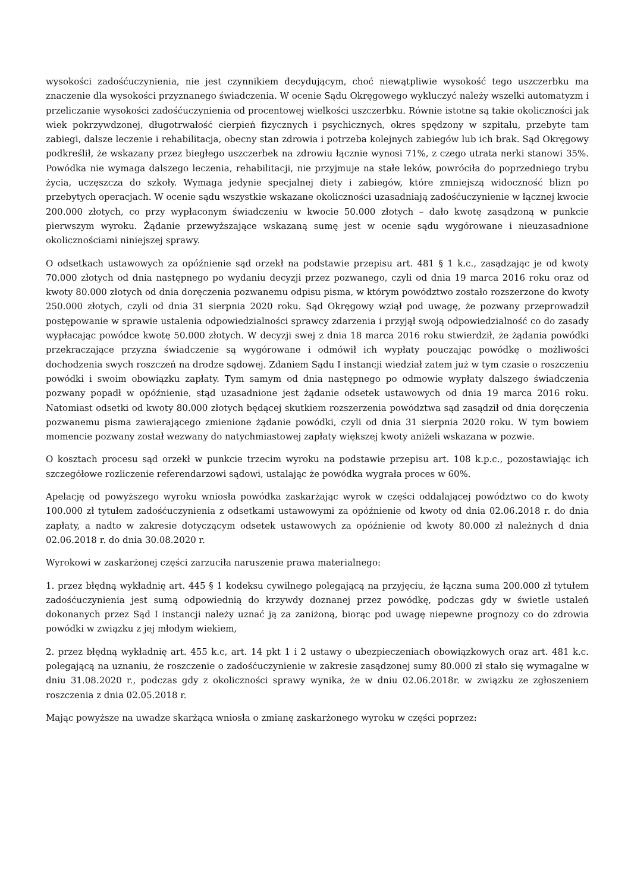wysokości zadośćuczynienia, nie jest czynnikiem decydującym, choć niewątpliwie wysokość tego uszczerbku ma znaczenie dla wysokości przyznanego świadczenia. W ocenie Sądu Okręgowego wykluczyć należy wszelki automatyzm i przeliczanie wysokości zadośćuczynienia od procentowej wielkości uszczerbku. Równie istotne są takie okoliczności jak wiek pokrzywdzonej, długotrwałość cierpień fizycznych i psychicznych, okres spędzony w szpitalu, przebyte tam zabiegi, dalsze leczenie i rehabilitacja, obecny stan zdrowia i potrzeba kolejnych zabiegów lub ich brak. Sąd Okręgowy podkreślił, że wskazany przez biegłego uszczerbek na zdrowiu łącznie wynosi 71%, z czego utrata nerki stanowi 35%. Powódka nie wymaga dalszego leczenia, rehabilitacji, nie przyjmuje na stałe leków, powróciła do poprzedniego trybu życia, uczęszcza do szkoły. Wymaga jedynie specjalnej diety i zabiegów, które zmniejszą widoczność blizn po przebytych operacjach. W ocenie sądu wszystkie wskazane okoliczności uzasadniają zadośćuczynienie w łącznej kwocie 200.000 złotych, co przy wypłaconym świadczeniu w kwocie 50.000 złotych – dało kwotę zasądzoną w punkcie pierwszym wyroku. Żądanie przewyższające wskazaną sumę jest w ocenie sądu wygórowane i nieuzasadnione okolicznościami niniejszej sprawy.
O odsetkach ustawowych za opóźnienie sąd orzekł na podstawie przepisu art. 481 § 1 k.c., zasądzając je od kwoty 70.000 złotych od dnia następnego po wydaniu decyzji przez pozwanego, czyli od dnia 19 marca 2016 roku oraz od kwoty 80.000 złotych od dnia doręczenia pozwanemu odpisu pisma, w którym powództwo zostało rozszerzone do kwoty 250.000 złotych, czyli od dnia 31 sierpnia 2020 roku. Sąd Okręgowy wziął pod uwagę, że pozwany przeprowadził postępowanie w sprawie ustalenia odpowiedzialności sprawcy zdarzenia i przyjął swoją odpowiedzialność co do zasady wypłacając powódce kwotę 50.000 złotych. W decyzji swej z dnia 18 marca 2016 roku stwierdził, że żądania powódki przekraczające przyzna świadczenie są wygórowane i odmówił ich wypłaty pouczając powódkę o możliwości dochodzenia swych roszczeń na drodze sądowej. Zdaniem Sądu I instancji wiedział zatem już w tym czasie o roszczeniu powódki i swoim obowiązku zapłaty. Tym samym od dnia następnego po odmowie wypłaty dalszego świadczenia pozwany popadł w opóźnienie, stąd uzasadnione jest żądanie odsetek ustawowych od dnia 19 marca 2016 roku. Natomiast odsetki od kwoty 80.000 złotych będącej skutkiem rozszerzenia powództwa sąd zasądził od dnia doręczenia pozwanemu pisma zawierającego zmienione żądanie powódki, czyli od dnia 31 sierpnia 2020 roku. W tym bowiem momencie pozwany został wezwany do natychmiastowej zapłaty większej kwoty aniżeli wskazana w pozwie.
O kosztach procesu sąd orzekł w punkcie trzecim wyroku na podstawie przepisu art. 108 k.p.c., pozostawiając ich szczegółowe rozliczenie referendarzowi sądowi, ustalając że powódka wygrała proces w 60%.
Apelację od powyższego wyroku wniosła powódka zaskarżając wyrok w części oddalającej powództwo co do kwoty 100.000 zł tytułem zadośćuczynienia z odsetkami ustawowymi za opóźnienie od kwoty od dnia 02.06.2018 r. do dnia zapłaty, a nadto w zakresie dotyczącym odsetek ustawowych za opóźnienie od kwoty 80.000 zł należnych d dnia 02.06.2018 r. do dnia 30.08.2020 r.
Wyrokowi w zaskarżonej części zarzuciła naruszenie prawa materialnego:
1. przez błędną wykładnię art. 445 § 1 kodeksu cywilnego polegającą na przyjęciu, że łączna suma 200.000 zł tytułem zadośćuczynienia jest sumą odpowiednią do krzywdy doznanej przez powódkę, podczas gdy w świetle ustaleń dokonanych przez Sąd I instancji należy uznać ją za zaniżoną, biorąc pod uwagę niepewne prognozy co do zdrowia powódki w związku z jej młodym wiekiem,
2. przez błędną wykładnię art. 455 k.c, art. 14 pkt 1 i 2 ustawy o ubezpieczeniach obowiązkowych oraz art. 481 k.c. polegającą na uznaniu, że roszczenie o zadośćuczynienie w zakresie zasądzonej sumy 80.000 zł stało się wymagalne w dniu 31.08.2020 r., podczas gdy z okoliczności sprawy wynika, że w dniu 02.06.2018r. w związku ze zgłoszeniem roszczenia z dnia 02.05.2018 r.
Mając powyższe na uwadze skarżąca wniosła o zmianę zaskarżonego wyroku w części poprzez: